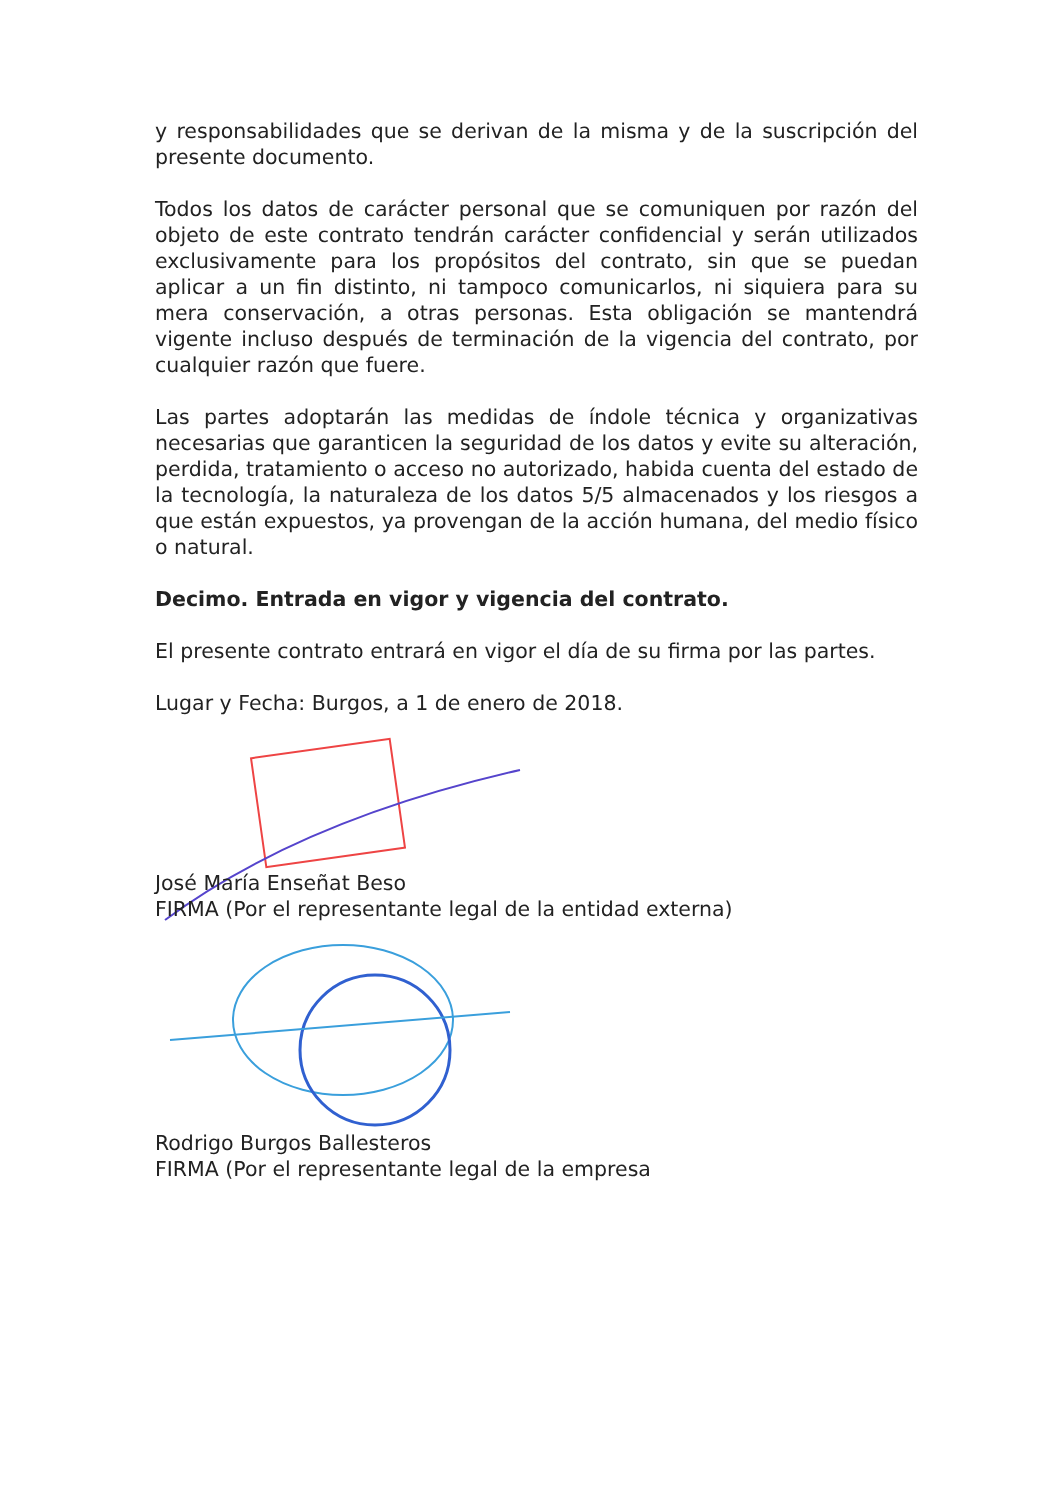y responsabilidades que se derivan de la misma y de la suscripción del presente documento.
Todos los datos de carácter personal que se comuniquen por razón del objeto de este contrato tendrán carácter confidencial y serán utilizados exclusivamente para los propósitos del contrato, sin que se puedan aplicar a un fin distinto, ni tampoco comunicarlos, ni siquiera para su mera conservación, a otras personas. Esta obligación se mantendrá vigente incluso después de terminación de la vigencia del contrato, por cualquier razón que fuere.
Las partes adoptarán las medidas de índole técnica y organizativas necesarias que garanticen la seguridad de los datos y evite su alteración, perdida, tratamiento o acceso no autorizado, habida cuenta del estado de la tecnología, la naturaleza de los datos 5/5 almacenados y los riesgos a que están expuestos, ya provengan de la acción humana, del medio físico o natural.
Decimo. Entrada en vigor y vigencia del contrato.
El presente contrato entrará en vigor el día de su firma por las partes.
Lugar y Fecha: Burgos, a 1 de enero de 2018.
José María Enseñat Beso
FIRMA (Por el representante legal de la entidad externa)
Rodrigo Burgos Ballesteros
FIRMA (Por el representante legal de la empresa